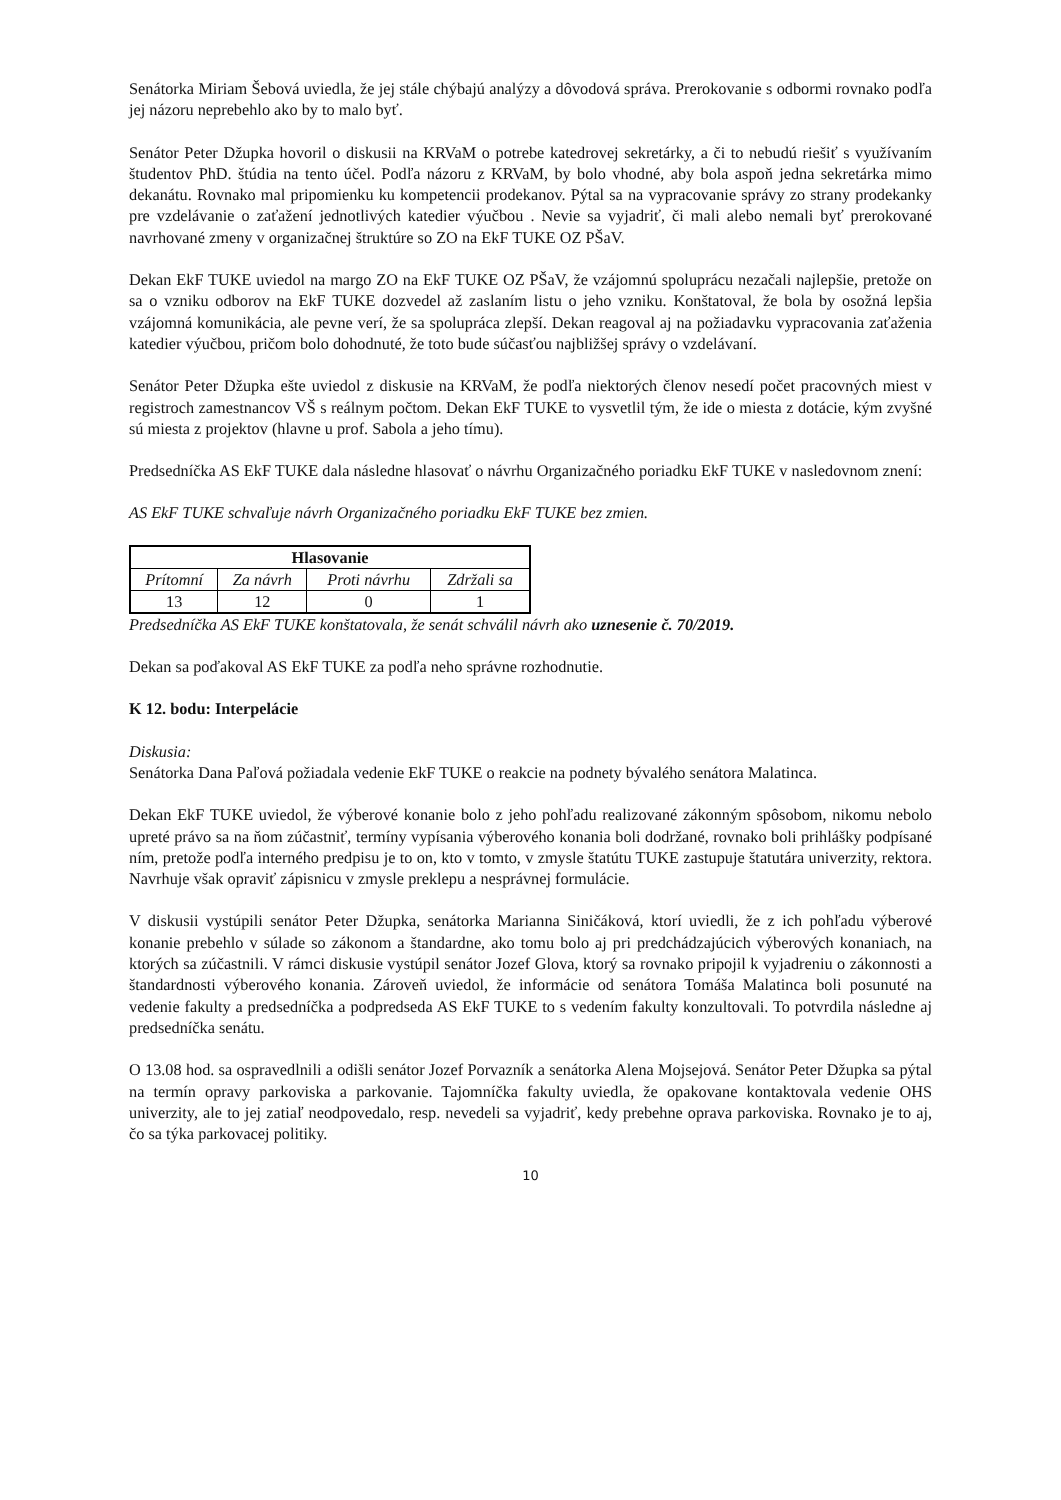Senátorka Miriam Šebová uviedla, že jej stále chýbajú analýzy a dôvodová správa. Prerokovanie s odbormi rovnako podľa jej názoru neprebehlo ako by to malo byť.
Senátor Peter Džupka hovoril o diskusii na KRVaM o potrebe katedrovej sekretárky, a či to nebudú riešiť s využívaním študentov PhD. štúdia na tento účel. Podľa názoru z KRVaM, by bolo vhodné, aby bola aspoň jedna sekretárka mimo dekanátu. Rovnako mal pripomienku ku kompetencii prodekanov. Pýtal sa na vypracovanie správy zo strany prodekanky pre vzdelávanie o zaťažení jednotlivých katedier výučbou . Nevie sa vyjadriť, či mali alebo nemali byť prerokované navrhované zmeny v organizačnej štruktúre so ZO na EkF TUKE OZ PŠaV.
Dekan EkF TUKE uviedol na margo ZO na EkF TUKE OZ PŠaV, že vzájomnú spoluprácu nezačali najlepšie, pretože on sa o vzniku odborov na EkF TUKE dozvedel až zaslaním listu o jeho vzniku. Konštatoval, že bola by osožná lepšia vzájomná komunikácia, ale pevne verí, že sa spolupráca zlepší. Dekan reagoval aj na požiadavku vypracovania zaťaženia katedier výučbou, pričom bolo dohodnuté, že toto bude súčasťou najbližšej správy o vzdelávaní.
Senátor Peter Džupka ešte uviedol z diskusie na KRVaM, že podľa niektorých členov nesedí počet pracovných miest v registroch zamestnancov VŠ s reálnym počtom. Dekan EkF TUKE to vysvetlil tým, že ide o miesta z dotácie, kým zvyšné sú miesta z projektov (hlavne u prof. Sabola a jeho tímu).
Predsedníčka AS EkF TUKE dala následne hlasovať o návrhu Organizačného poriadku EkF TUKE v nasledovnom znení:
AS EkF TUKE schvaľuje návrh Organizačného poriadku EkF TUKE bez zmien.
| Hlasovanie | | | |
| --- | --- | --- | --- |
| Prítomní | Za návrh | Proti návrhu | Zdržali sa |
| 13 | 12 | 0 | 1 |
Predsedníčka AS EkF TUKE konštatovala, že senát schválil návrh ako uznesenie č. 70/2019.
Dekan sa poďakoval AS EkF TUKE za podľa neho správne rozhodnutie.
K 12. bodu: Interpelácie
Diskusia:
Senátorka Dana Paľová požiadala vedenie EkF TUKE o reakcie na podnety bývalého senátora Malatinca.
Dekan EkF TUKE uviedol, že výberové konanie bolo z jeho pohľadu realizované zákonným spôsobom, nikomu nebolo upreté právo sa na ňom zúčastniť, termíny vypísania výberového konania boli dodržané, rovnako boli prihlášky podpísané ním, pretože podľa interného predpisu je to on, kto v tomto, v zmysle štatútu TUKE zastupuje štatutára univerzity, rektora. Navrhuje však opraviť zápisnicu v zmysle preklepu a nesprávnej formulácie.
V diskusii vystúpili senátor Peter Džupka, senátorka Marianna Siničáková, ktorí uviedli, že z ich pohľadu výberové konanie prebehlo v súlade so zákonom a štandardne, ako tomu bolo aj pri predchádzajúcich výberových konaniach, na ktorých sa zúčastnili. V rámci diskusie vystúpil senátor Jozef Glova, ktorý sa rovnako pripojil k vyjadreniu o zákonnosti a štandardnosti výberového konania. Zároveň uviedol, že informácie od senátora Tomáša Malatinca boli posunuté na vedenie fakulty a predsedníčka a podpredseda AS EkF TUKE to s vedením fakulty konzultovali. To potvrdila následne aj predsedníčka senátu.
O 13.08 hod. sa ospravedlnili a odišli senátor Jozef Porvazník a senátorka Alena Mojsejová. Senátor Peter Džupka sa pýtal na termín opravy parkoviska a parkovanie. Tajomníčka fakulty uviedla, že opakovane kontaktovala vedenie OHS univerzity, ale to jej zatiaľ neodpovedalo, resp. nevedeli sa vyjadriť, kedy prebehne oprava parkoviska. Rovnako je to aj, čo sa týka parkovacej politiky.
10